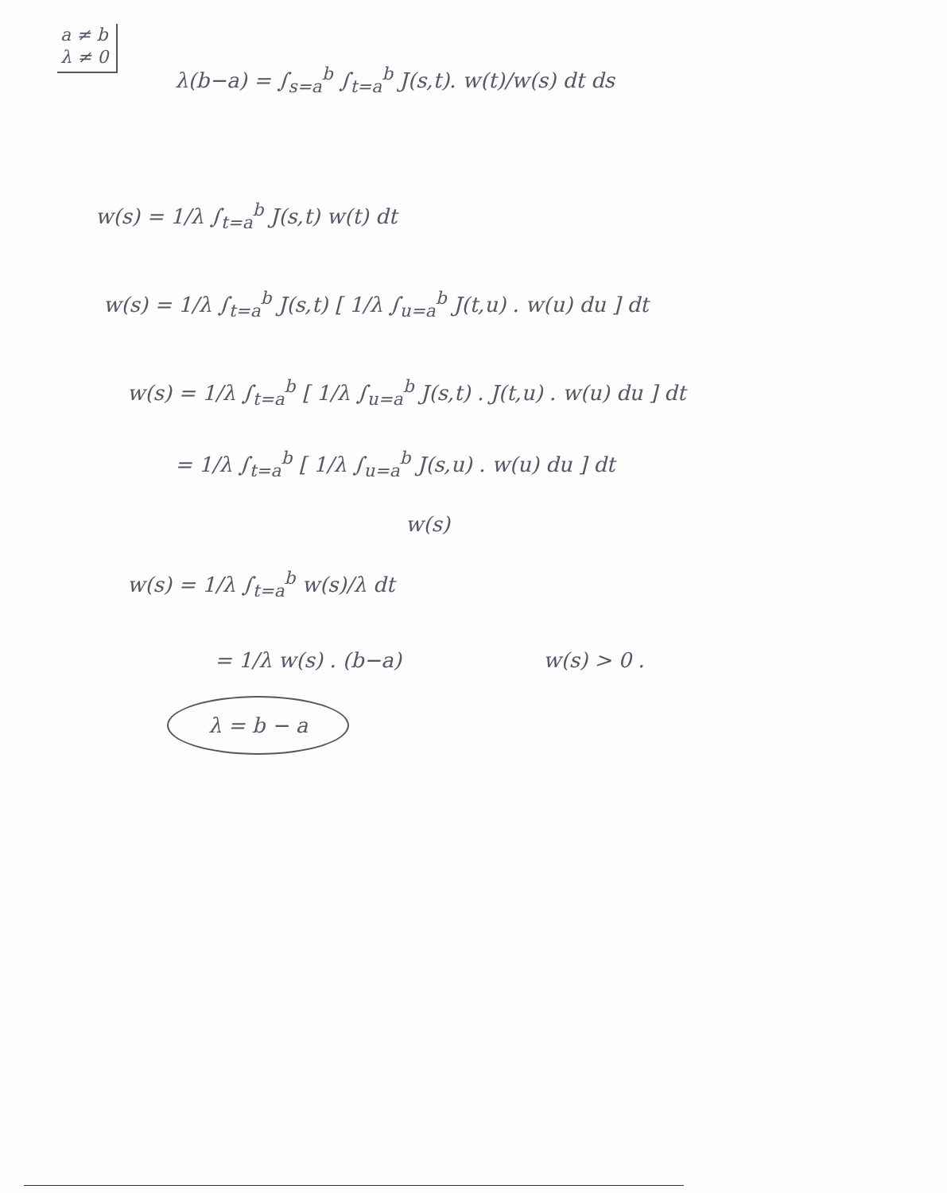a ≠ b
λ ≠ 0
λ(b−a) = ∫<sub>s=a</sub><sup>b</sup> ∫<sub>t=a</sub><sup>b</sup> J(s,t). w(t)/w(s) dt ds
w(s) = 1/λ ∫<sub>t=a</sub><sup>b</sup> J(s,t) w(t) dt
w(s) = 1/λ ∫<sub>t=a</sub><sup>b</sup> J(s,t) [ 1/λ ∫<sub>u=a</sub><sup>b</sup> J(t,u) . w(u) du ] dt
w(s) = 1/λ ∫<sub>t=a</sub><sup>b</sup> [ 1/λ ∫<sub>u=a</sub><sup>b</sup> J(s,t) . J(t,u) . w(u) du ] dt
= 1/λ ∫<sub>t=a</sub><sup>b</sup> [ 1/λ ∫<sub>u=a</sub><sup>b</sup> J(s,u) . w(u) du ] dt
w(s)
w(s) = 1/λ ∫<sub>t=a</sub><sup>b</sup> w(s)/λ dt
= 1/λ w(s) . (b−a) w(s) > 0 .
λ = b − a